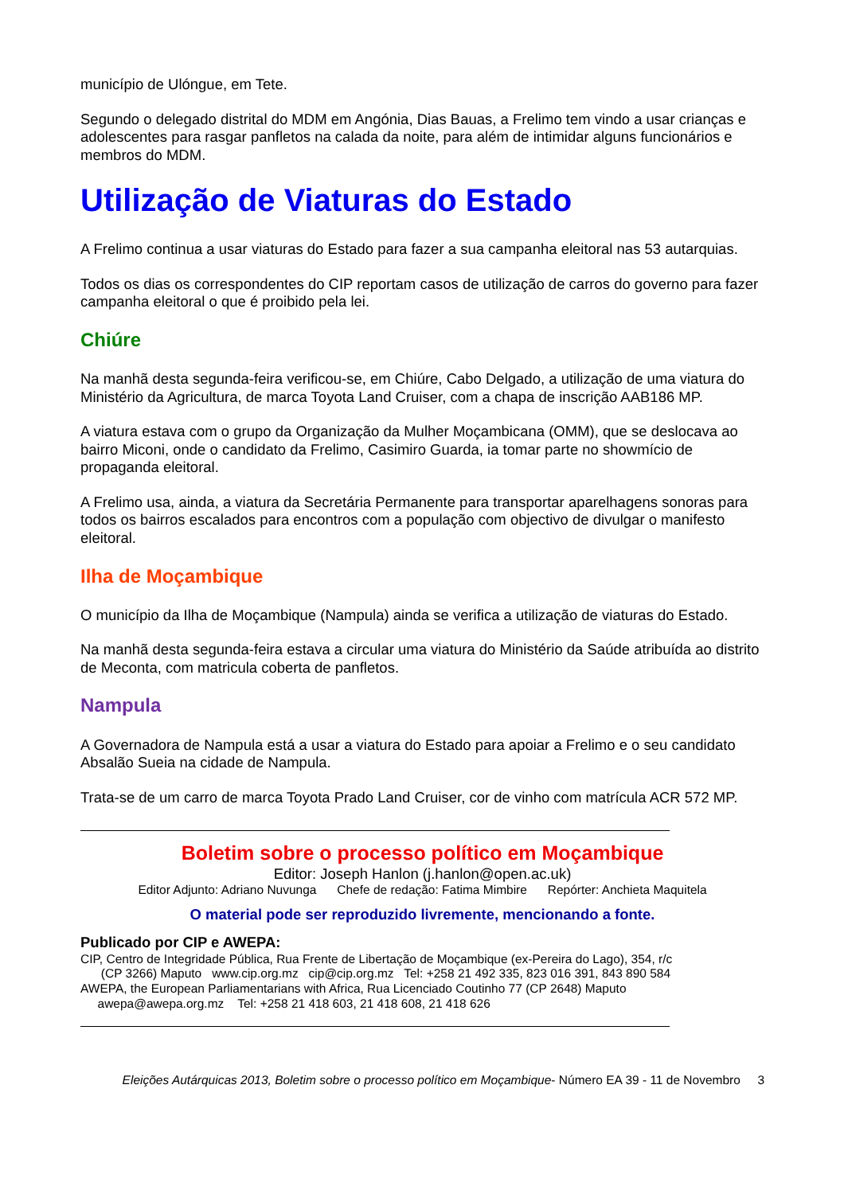município de Ulóngue, em Tete.
Segundo o delegado distrital do MDM em Angónia, Dias Bauas, a Frelimo tem vindo a usar crianças e adolescentes para rasgar panfletos na calada da noite, para além de intimidar alguns funcionários e membros do MDM.
Utilização de Viaturas do Estado
A Frelimo continua a usar viaturas do Estado para fazer a sua campanha eleitoral nas 53 autarquias.
Todos os dias os correspondentes do CIP reportam casos de utilização de carros do governo para fazer campanha eleitoral o que é proibido pela lei.
Chiúre
Na manhã desta segunda-feira verificou-se, em Chiúre, Cabo Delgado, a utilização de uma viatura do Ministério da Agricultura, de marca Toyota Land Cruiser, com a chapa de inscrição AAB186 MP.
A viatura estava com o grupo da Organização da Mulher Moçambicana (OMM), que se deslocava ao bairro Miconi, onde o candidato da Frelimo, Casimiro Guarda, ia tomar parte no showmício de propaganda eleitoral.
A Frelimo usa, ainda, a viatura da Secretária Permanente para transportar aparelhagens sonoras para todos os bairros escalados para encontros com a população com objectivo de divulgar o manifesto eleitoral.
Ilha de Moçambique
O município da Ilha de Moçambique (Nampula) ainda se verifica a utilização de viaturas do Estado.
Na manhã desta segunda-feira estava a circular uma viatura do Ministério da Saúde atribuída ao distrito de Meconta, com matricula coberta de panfletos.
Nampula
A Governadora de Nampula está a usar a viatura do Estado para apoiar a Frelimo e o seu candidato Absalão Sueia na cidade de Nampula.
Trata-se de um carro de marca Toyota Prado Land Cruiser, cor de vinho com matrícula ACR 572 MP.
Boletim sobre o processo político em Moçambique
Editor: Joseph Hanlon (j.hanlon@open.ac.uk)
Editor Adjunto: Adriano Nuvunga Chefe de redação: Fatima Mimbire Repórter: Anchieta Maquitela
O material pode ser reproduzido livremente, mencionando a fonte.
Publicado por CIP e AWEPA:
CIP, Centro de Integridade Pública, Rua Frente de Libertação de Moçambique (ex-Pereira do Lago), 354, r/c
(CP 3266) Maputo www.cip.org.mz cip@cip.org.mz Tel: +258 21 492 335, 823 016 391, 843 890 584
AWEPA, the European Parliamentarians with Africa, Rua Licenciado Coutinho 77 (CP 2648) Maputo
awepa@awepa.org.mz Tel: +258 21 418 603, 21 418 608, 21 418 626
Eleições Autárquicas 2013, Boletim sobre o processo político em Moçambique- Número EA 39 - 11 de Novembro 3